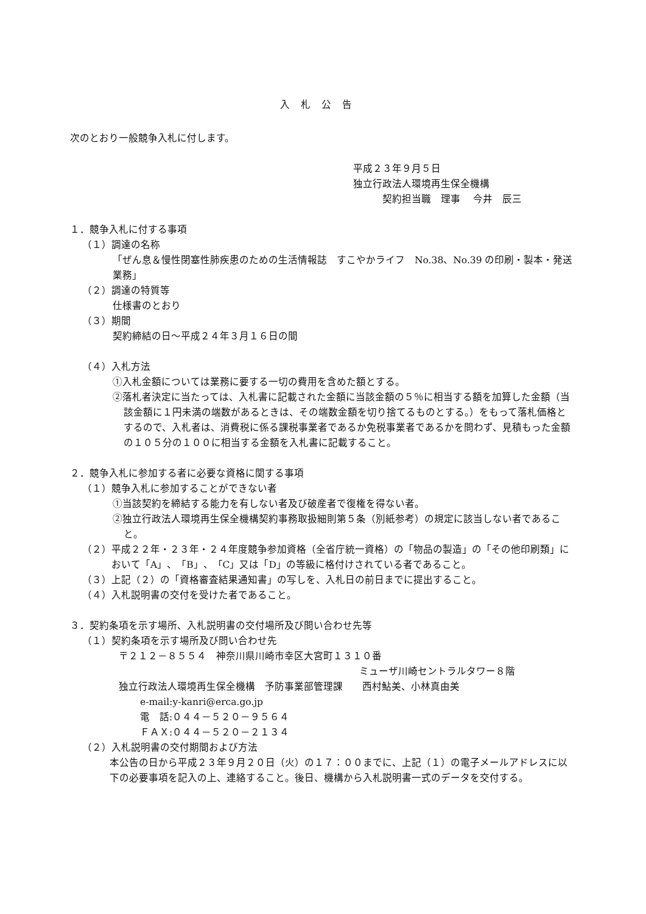入札公告
次のとおり一般競争入札に付します。
平成２３年９月５日
独立行政法人環境再生保全機構
契約担当職　理事　 今井　辰三
１．競争入札に付する事項
（１）調達の名称
「ぜん息＆慢性閉塞性肺疾患のための生活情報誌　すこやかライフ　No.38、No.39 の印刷・製本・発送業務」
（２）調達の特質等
仕様書のとおり
（３）期間
契約締結の日～平成２４年３月１６日の間
（４）入札方法
①入札金額については業務に要する一切の費用を含めた額とする。
②落札者決定に当たっては、入札書に記載された金額に当該金額の５％に相当する額を加算した金額（当該金額に１円未満の端数があるときは、その端数金額を切り捨てるものとする。）をもって落札価格とするので、入札者は、消費税に係る課税事業者であるか免税事業者であるかを問わず、見積もった金額の１０５分の１００に相当する金額を入札書に記載すること。
２．競争入札に参加する者に必要な資格に関する事項
（１）競争入札に参加することができない者
①当該契約を締結する能力を有しない者及び破産者で復権を得ない者。
②独立行政法人環境再生保全機構契約事務取扱細則第５条（別紙参考）の規定に該当しない者であること。
（２）平成２２年・２３年・２４年度競争参加資格（全省庁統一資格）の「物品の製造」の「その他印刷類」において「A」、「B」、「C」又は「D」の等級に格付けされている者であること。
（３）上記（２）の「資格審査結果通知書」の写しを、入札日の前日までに提出すること。
（４）入札説明書の交付を受けた者であること。
３．契約条項を示す場所、入札説明書の交付場所及び問い合わせ先等
（１）契約条項を示す場所及び問い合わせ先
〒２１２－８５５４　神奈川県川崎市幸区大宮町１３１０番
ミューザ川崎セントラルタワー８階
独立行政法人環境再生保全機構　予防事業部管理課　　西村鮎美、小林真由美
e-mail:y-kanri@erca.go.jp
電　話:０４４－５２０－９５６４
ＦＡＸ:０４４－５２０－２１３４
（２）入札説明書の交付期間および方法
本公告の日から平成２３年９月２０日（火）の１７：００までに、上記（１）の電子メールアドレスに以下の必要事項を記入の上、連絡すること。後日、機構から入札説明書一式のデータを交付する。